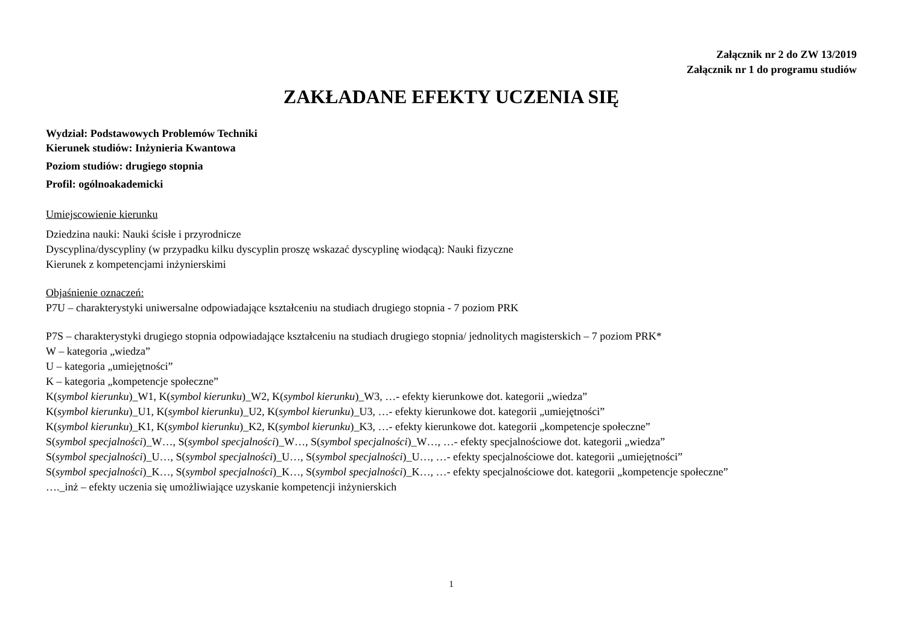Załącznik nr 2 do ZW 13/2019
Załącznik nr 1 do programu studiów
ZAKŁADANE EFEKTY UCZENIA SIĘ
Wydział: Podstawowych Problemów Techniki
Kierunek studiów: Inżynieria Kwantowa
Poziom studiów: drugiego stopnia
Profil: ogólnoakademicki
Umiejscowienie kierunku
Dziedzina nauki: Nauki ścisłe i przyrodnicze
Dyscyplina/dyscypliny (w przypadku kilku dyscyplin proszę wskazać dyscyplinę wiodącą): Nauki fizyczne
Kierunek z kompetencjami inżynierskimi
Objaśnienie oznaczeń:
P7U – charakterystyki uniwersalne odpowiadające kształceniu na studiach drugiego stopnia - 7 poziom PRK
P7S – charakterystyki drugiego stopnia odpowiadające kształceniu na studiach drugiego stopnia/ jednolitych magisterskich – 7 poziom PRK*
W – kategoria „wiedza”
U – kategoria „umiejętności”
K – kategoria „kompetencje społeczne”
K(symbol kierunku)_W1, K(symbol kierunku)_W2, K(symbol kierunku)_W3, …- efekty kierunkowe dot. kategorii „wiedza”
K(symbol kierunku)_U1, K(symbol kierunku)_U2, K(symbol kierunku)_U3, …- efekty kierunkowe dot. kategorii „umiejętności”
K(symbol kierunku)_K1, K(symbol kierunku)_K2, K(symbol kierunku)_K3, …- efekty kierunkowe dot. kategorii „kompetencje społeczne”
S(symbol specjalności)_W…, S(symbol specjalności)_W…, S(symbol specjalności)_W…, …- efekty specjalnościowe dot. kategorii „wiedza”
S(symbol specjalności)_U…, S(symbol specjalności)_U…, S(symbol specjalności)_U…, …- efekty specjalnościowe dot. kategorii „umiejętności”
S(symbol specjalności)_K…, S(symbol specjalności)_K…, S(symbol specjalności)_K…, …- efekty specjalnościowe dot. kategorii „kompetencje społeczne”
…._inż – efekty uczenia się umożliwiające uzyskanie kompetencji inżynierskich
1